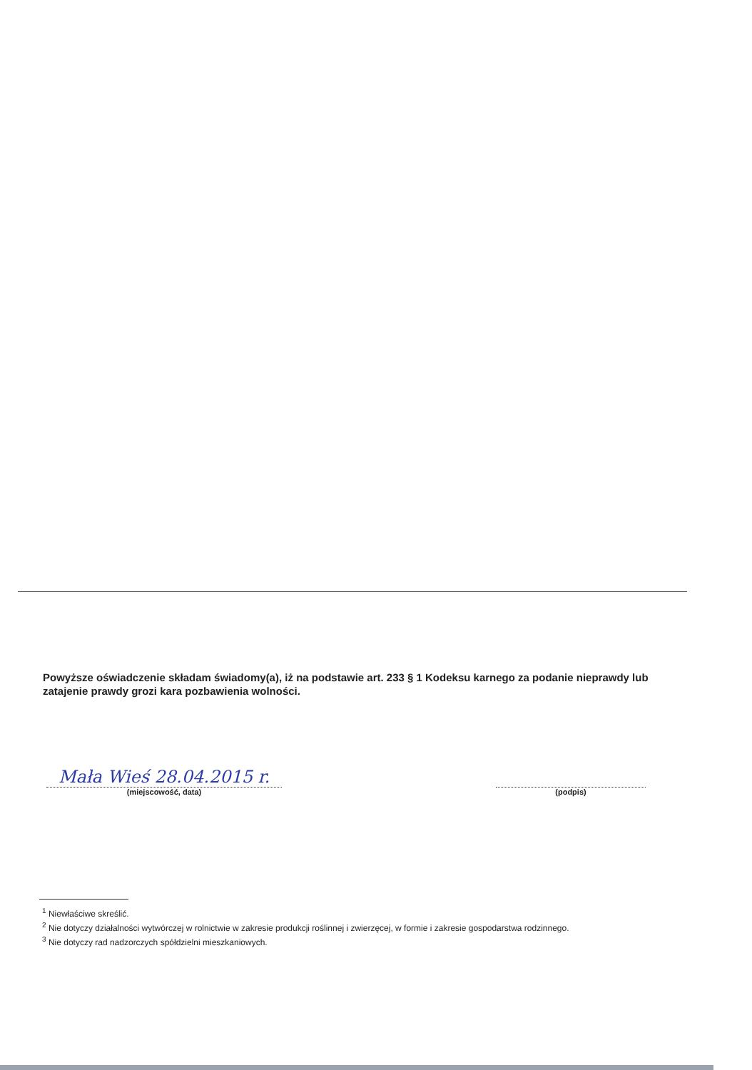Powyższe oświadczenie składam świadomy(a), iż na podstawie art. 233 § 1 Kodeksu karnego za podanie nieprawdy lub zatajenie prawdy grozi kara pozbawienia wolności.
Mała Wieś 28.04.2015 r.
(miejscowość, data)
(podpis)
<sup>1</sup> Niewłaściwe skreślić.
<sup>2</sup> Nie dotyczy działalności wytwórczej w rolnictwie w zakresie produkcji roślinnej i zwierzęcej, w formie i zakresie gospodarstwa rodzinnego.
<sup>3</sup> Nie dotyczy rad nadzorczych spółdzielni mieszkaniowych.